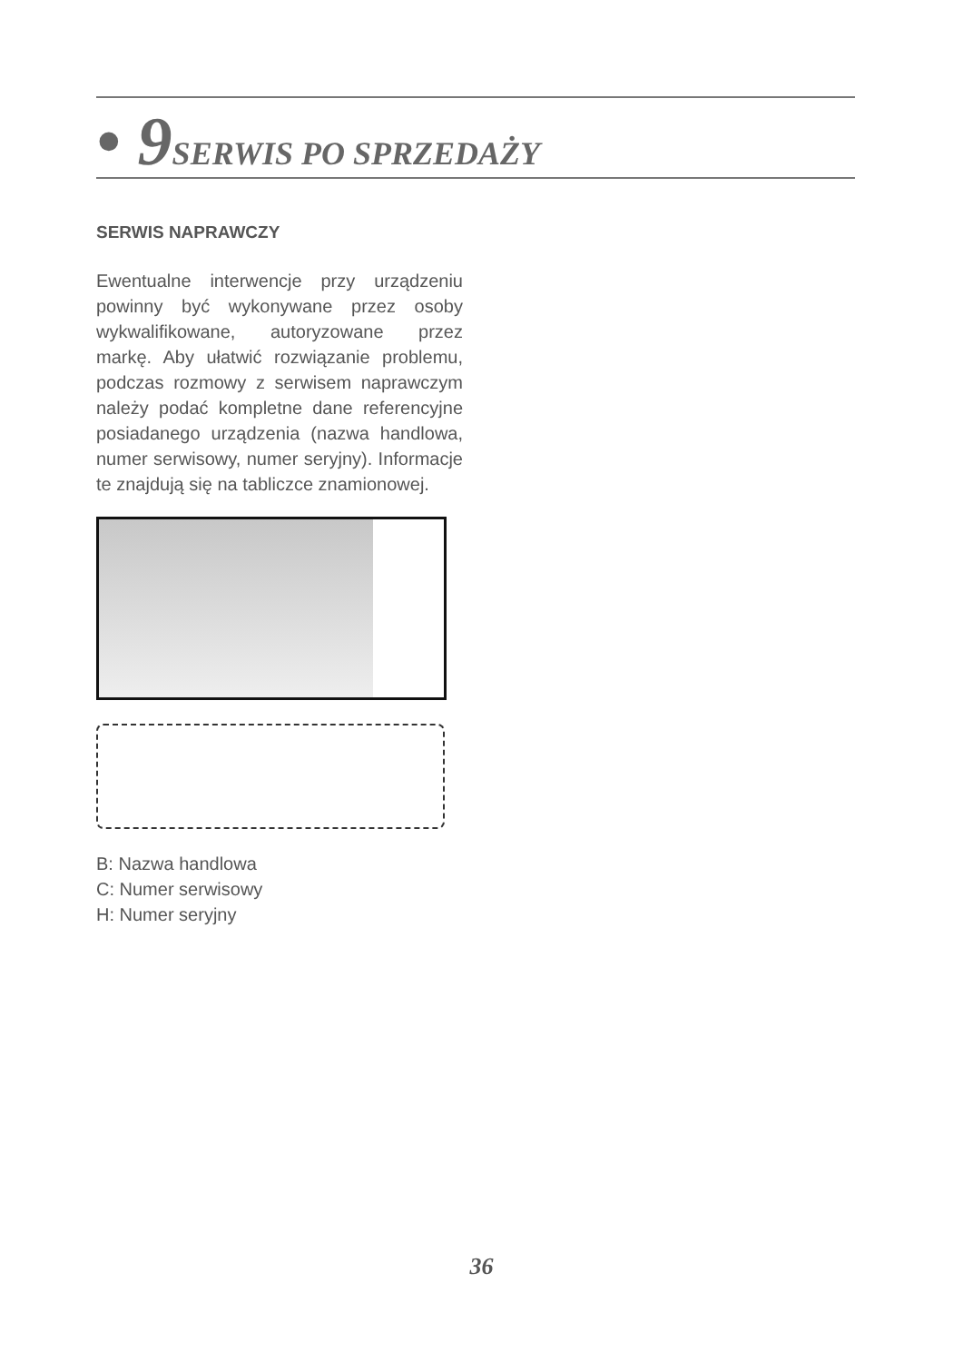• 9 SERWIS PO SPRZEDAŻY
SERWIS NAPRAWCZY
Ewentualne interwencje przy urządzeniu powinny być wykonywane przez osoby wykwalifikowane, autoryzowane przez markę. Aby ułatwić rozwiązanie problemu, podczas rozmowy z serwisem naprawczym należy podać kompletne dane referencyjne posiadanego urządzenia (nazwa handlowa, numer serwisowy, numer seryjny). Informacje te znajdują się na tabliczce znamionowej.
B: Nazwa handlowa
C: Numer serwisowy
H: Numer seryjny
36